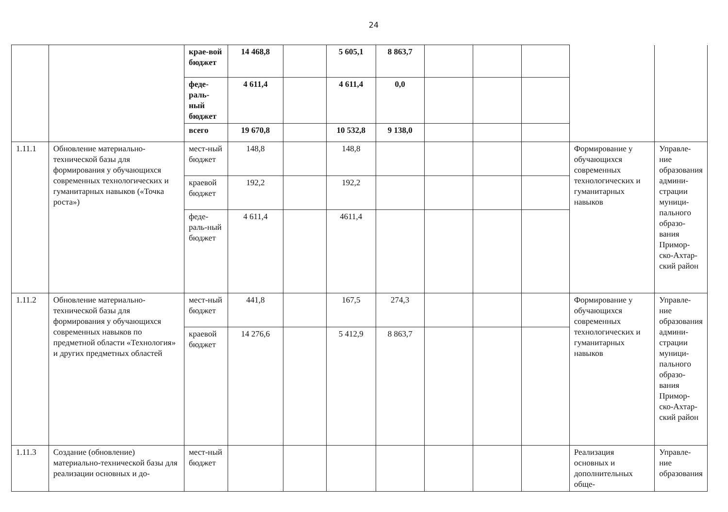24
| | | крае-вой бюджет | 14 468,8 | | 5 605,1 | 8 863,7 | | | | | |
| | | феде-раль-ный бюджет | 4 611,4 | | 4 611,4 | 0,0 | | | | | |
| | | всего | 19 670,8 | | 10 532,8 | 9 138,0 | | | | | |
| 1.11.1 | Обновление материально-технической базы для формирования у обучающихся современных технологических и гуманитарных навыков («Точка роста») | мест-ный бюджет | 148,8 | | 148,8 | | | | | Формирование у обучающихся современных технологических и гуманитарных навыков | Управле-ние образования админи-страции муници-пального образо-вания Примор-ско-Ахтар-ский район |
| | | краевой бюджет | 192,2 | | 192,2 | | | | | | |
| | | феде-раль-ный бюджет | 4 611,4 | | 4611,4 | | | | | | |
| 1.11.2 | Обновление материально-технической базы для формирования у обучающихся современных навыков по предметной области «Технология» и других предметных областей | мест-ный бюджет | 441,8 | | 167,5 | 274,3 | | | | Формирование у обучающихся современных технологических и гуманитарных навыков | Управле-ние образования админи-страции муници-пального образо-вания Примор-ско-Ахтар-ский район |
| | | краевой бюджет | 14 276,6 | | 5 412,9 | 8 863,7 | | | | | |
| 1.11.3 | Создание (обновление) материально-технической базы для реализации основных и до- | мест-ный бюджет | | | | | | | | Реализация основных и дополнительных обще- | Управле-ние образования |